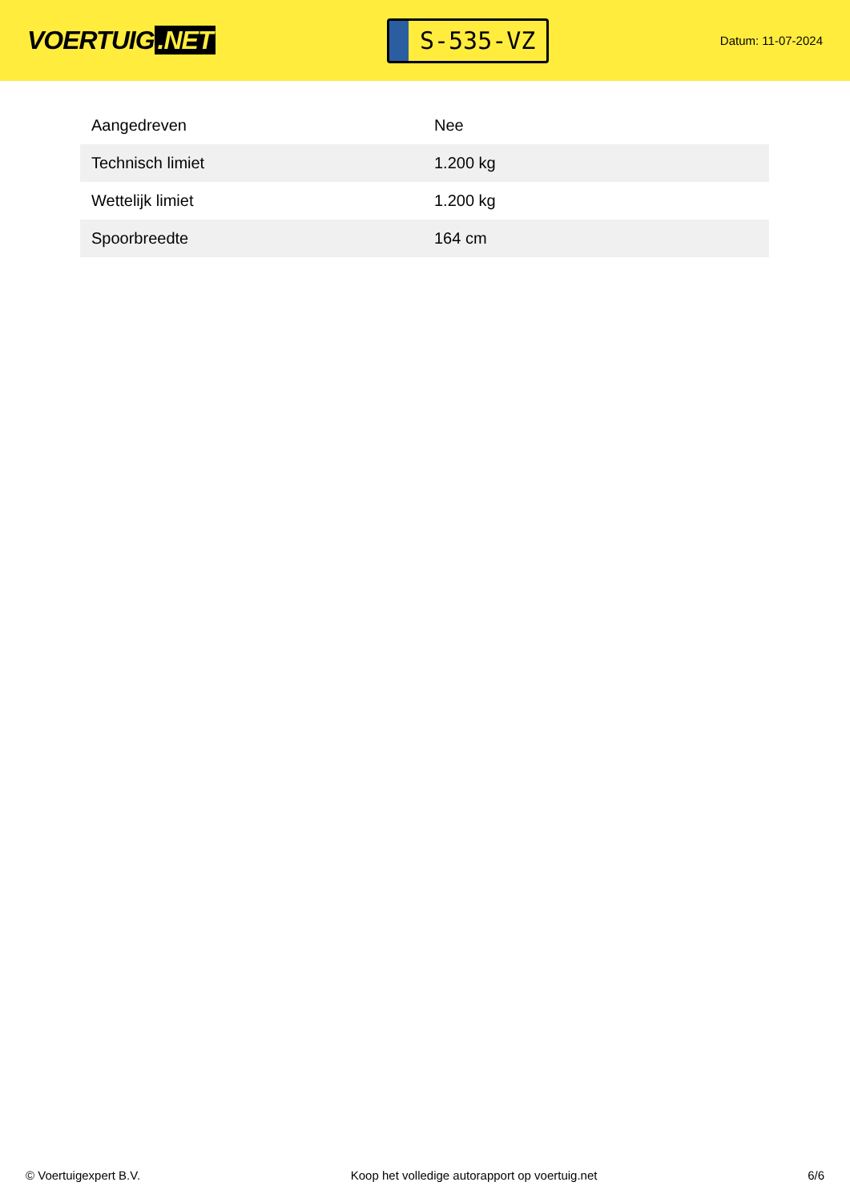VOERTUIG.NET
S-535-VZ
Datum: 11-07-2024
| Aangedreven | Nee |
| Technisch limiet | 1.200 kg |
| Wettelijk limiet | 1.200 kg |
| Spoorbreedte | 164 cm |
© Voertuigexpert B.V. Koop het volledige autorapport op voertuig.net 6/6